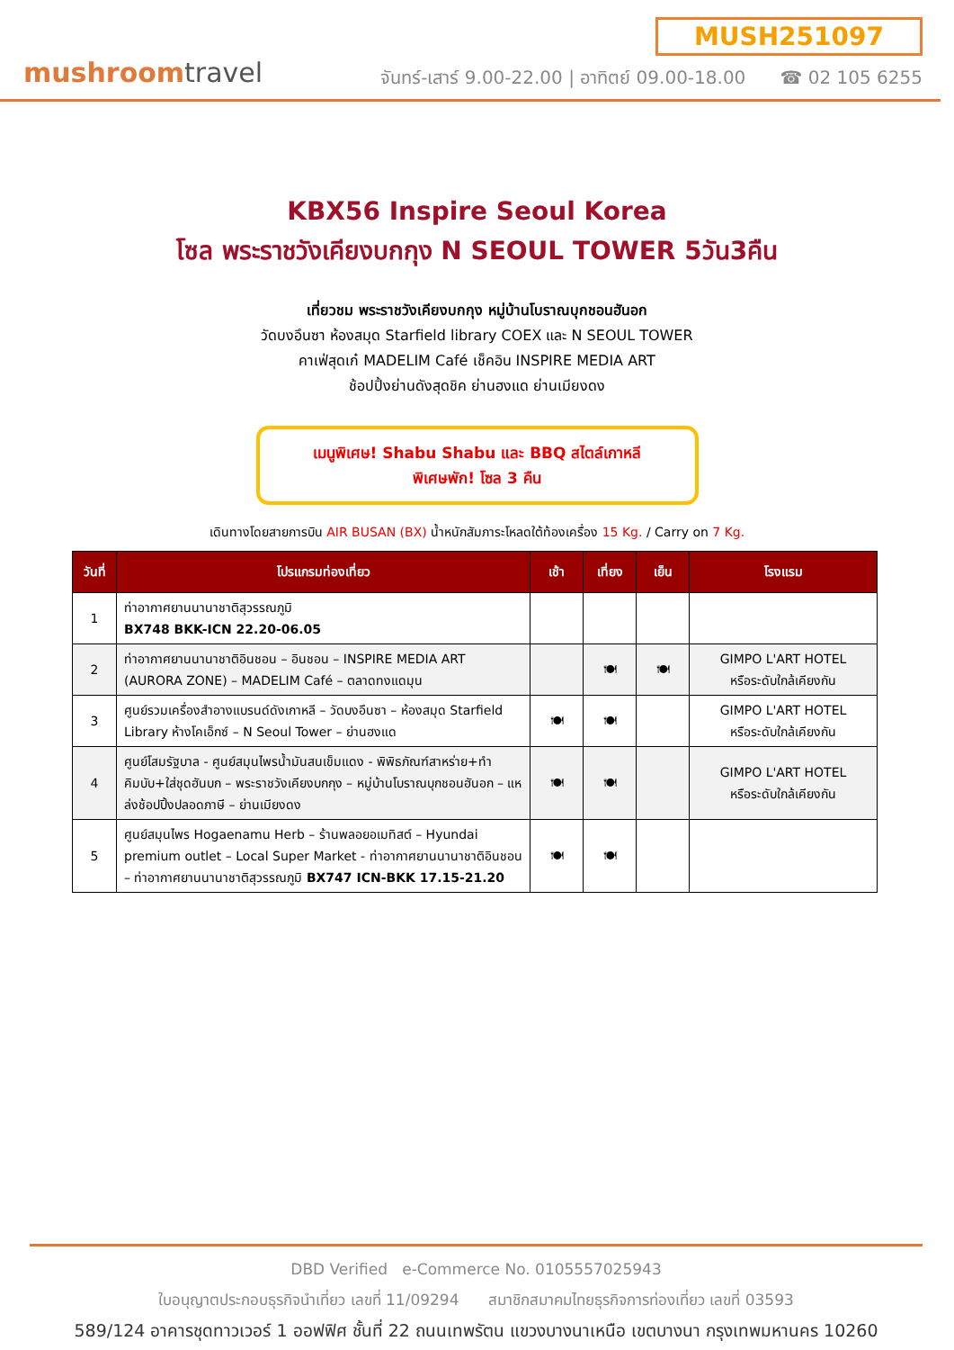mushroomtravel
MUSH251097
จันทร์-เสาร์ 9.00-22.00 | อาทิตย์ 09.00-18.00 ☎ 02 105 6255
KBX56 Inspire Seoul Korea
โซล พระราชวังเคียงบกกุง N SEOUL TOWER 5วัน3คืน
เที่ยวชม พระราชวังเคียงบกกุง หมู่บ้านโบราณบุกชอนฮันอก
วัดบงอึนซา ห้องสมุด Starfield library COEX และ N SEOUL TOWER
คาเฟ่สุดเก๋ MADELIM Café เช็คอิน INSPIRE MEDIA ART
ช้อปปิ้งย่านดังสุดชิค ย่านฮงแด ย่านเมียงดง
เมนูพิเศษ! Shabu Shabu และ BBQ สไตล์เกาหลี
พิเศษพัก! โซล 3 คืน
เดินทางโดยสายการบิน AIR BUSAN (BX) น้ำหนักสัมภาระโหลดใต้ท้องเครื่อง 15 Kg. / Carry on 7 Kg.
| วันที่ | โปรแกรมท่องเที่ยว | เช้า | เที่ยง | เย็น | โรงแรม |
| --- | --- | --- | --- | --- | --- |
| 1 | ท่าอากาศยานนานาชาติสุวรรณภูมิ BX748 BKK-ICN 22.20-06.05 | | | | |
| 2 | ท่าอากาศยานนานาชาติอินชอน – อินชอน – INSPIRE MEDIA ART (AURORA ZONE) – MADELIM Café – ตลาดทงแดมุน | | 🍽 | 🍽 | GIMPO L'ART HOTEL หรือระดับใกล้เคียงกัน |
| 3 | ศูนย์รวมเครื่องสำอางแบรนด์ดังเกาหลี – วัดบงอึนซา – ห้องสมุด Starfield Library ห้างโคเอ็กซ์ – N Seoul Tower – ย่านฮงแด | 🍽 | 🍽 | | GIMPO L'ART HOTEL หรือระดับใกล้เคียงกัน |
| 4 | ศูนย์โสมรัฐบาล - ศูนย์สมุนไพรน้ำมันสนเข็มแดง - พิพิธภัณฑ์สาหร่าย+ทำคิมบับ+ใส่ชุดฮันบก – พระราชวังเคียงบกกุง – หมู่บ้านโบราณบุกชอนฮันอก – แหล่งช้อปปิ้งปลอดภาษี – ย่านเมียงดง | 🍽 | 🍽 | | GIMPO L'ART HOTEL หรือระดับใกล้เคียงกัน |
| 5 | ศูนย์สมุนไพร Hogaenamu Herb – ร้านพลอยอเมทิสต์ – Hyundai premium outlet – Local Super Market - ท่าอากาศยานนานาชาติอินชอน – ท่าอากาศยานนานาชาติสุวรรณภูมิ BX747 ICN-BKK 17.15-21.20 | 🍽 | 🍽 | | |
DBD Verified e-Commerce No. 0105557025943
ใบอนุญาตประกอบธุรกิจนำเที่ยว เลขที่ 11/09294 สมาชิกสมาคมไทยธุรกิจการท่องเที่ยว เลขที่ 03593
589/124 อาคารชุดทาวเวอร์ 1 ออฟฟิศ ชั้นที่ 22 ถนนเทพรัตน แขวงบางนาเหนือ เขตบางนา กรุงเทพมหานคร 10260